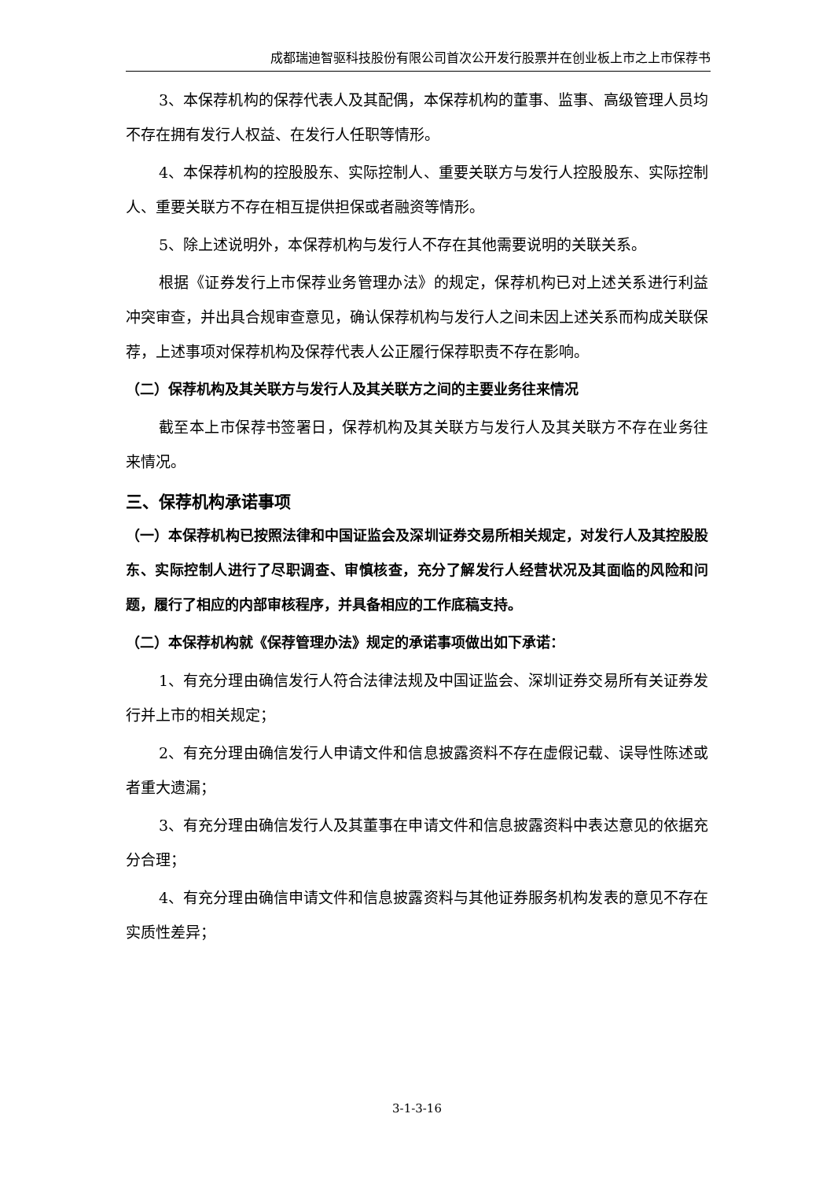成都瑞迪智驱科技股份有限公司首次公开发行股票并在创业板上市之上市保荐书
3、本保荐机构的保荐代表人及其配偶，本保荐机构的董事、监事、高级管理人员均不存在拥有发行人权益、在发行人任职等情形。
4、本保荐机构的控股股东、实际控制人、重要关联方与发行人控股股东、实际控制人、重要关联方不存在相互提供担保或者融资等情形。
5、除上述说明外，本保荐机构与发行人不存在其他需要说明的关联关系。
根据《证券发行上市保荐业务管理办法》的规定，保荐机构已对上述关系进行利益冲突审查，并出具合规审查意见，确认保荐机构与发行人之间未因上述关系而构成关联保荐，上述事项对保荐机构及保荐代表人公正履行保荐职责不存在影响。
（二）保荐机构及其关联方与发行人及其关联方之间的主要业务往来情况
截至本上市保荐书签署日，保荐机构及其关联方与发行人及其关联方不存在业务往来情况。
三、保荐机构承诺事项
（一）本保荐机构已按照法律和中国证监会及深圳证券交易所相关规定，对发行人及其控股股东、实际控制人进行了尽职调查、审慎核查，充分了解发行人经营状况及其面临的风险和问题，履行了相应的内部审核程序，并具备相应的工作底稿支持。
（二）本保荐机构就《保荐管理办法》规定的承诺事项做出如下承诺：
1、有充分理由确信发行人符合法律法规及中国证监会、深圳证券交易所有关证券发行并上市的相关规定；
2、有充分理由确信发行人申请文件和信息披露资料不存在虚假记载、误导性陈述或者重大遗漏；
3、有充分理由确信发行人及其董事在申请文件和信息披露资料中表达意见的依据充分合理；
4、有充分理由确信申请文件和信息披露资料与其他证券服务机构发表的意见不存在实质性差异；
3-1-3-16